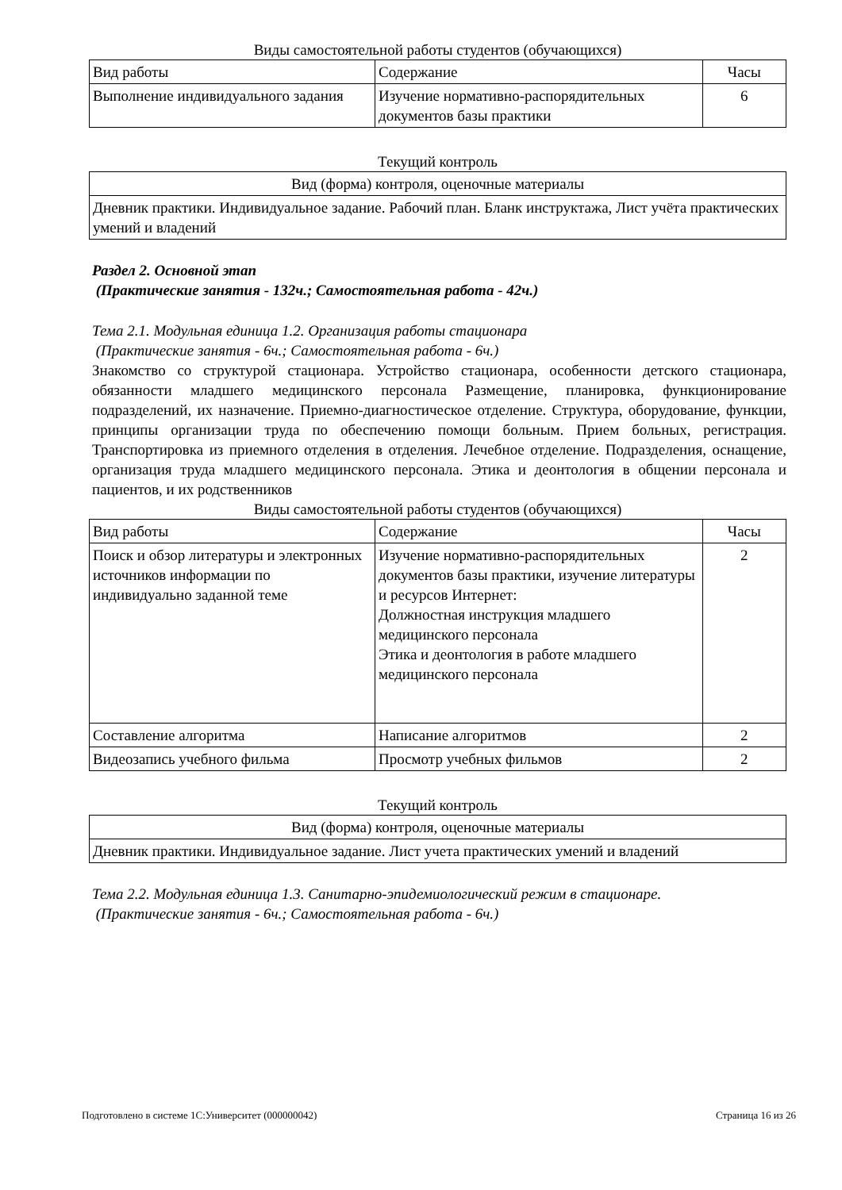Виды самостоятельной работы студентов (обучающихся)
| Вид работы | Содержание | Часы |
| --- | --- | --- |
| Выполнение индивидуального задания | Изучение нормативно-распорядительных документов базы практики | 6 |
Текущий контроль
| Вид (форма) контроля, оценочные материалы |
| --- |
| Дневник практики. Индивидуальное задание. Рабочий план. Бланк инструктажа, Лист учёта практических умений и владений |
Раздел 2. Основной этап
(Практические занятия - 132ч.; Самостоятельная работа - 42ч.)
Тема 2.1. Модульная единица 1.2. Организация работы стационара
(Практические занятия - 6ч.; Самостоятельная работа - 6ч.)
Знакомство со структурой стационара. Устройство стационара, особенности детского стационара, обязанности младшего медицинского персонала Размещение, планировка, функционирование подразделений, их назначение. Приемно-диагностическое отделение. Структура, оборудование, функции, принципы организации труда по обеспечению помощи больным. Прием больных, регистрация. Транспортировка из приемного отделения в отделения. Лечебное отделение. Подразделения, оснащение, организация труда младшего медицинского персонала. Этика и деонтология в общении персонала и пациентов, и их родственников
Виды самостоятельной работы студентов (обучающихся)
| Вид работы | Содержание | Часы |
| --- | --- | --- |
| Поиск и обзор литературы и электронных источников информации по индивидуально заданной теме | Изучение нормативно-распорядительных документов базы практики, изучение литературы и ресурсов Интернет: Должностная инструкция младшего медицинского персонала Этика и деонтология в работе младшего медицинского персонала | 2 |
| Составление алгоритма | Написание алгоритмов | 2 |
| Видеозапись учебного фильма | Просмотр учебных фильмов | 2 |
Текущий контроль
| Вид (форма) контроля, оценочные материалы |
| --- |
| Дневник практики. Индивидуальное задание. Лист учета практических умений и владений |
Тема 2.2. Модульная единица 1.3. Санитарно-эпидемиологический режим в стационаре.
(Практические занятия - 6ч.; Самостоятельная работа - 6ч.)
Подготовлено в системе 1С:Университет (000000042) Страница 16 из 26